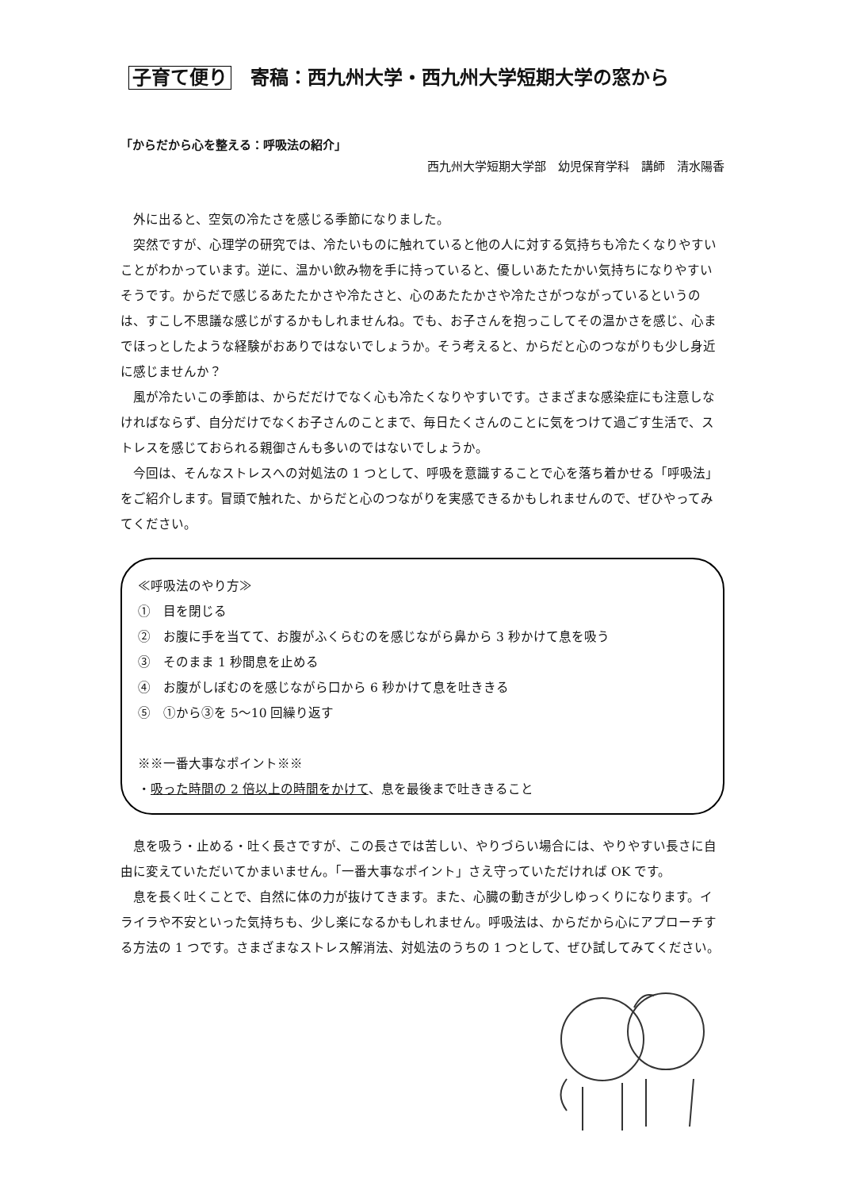子育て便り　寄稿：西九州大学・西九州大学短期大学の窓から
「からだから心を整える：呼吸法の紹介」
西九州大学短期大学部　幼児保育学科　講師　清水陽香
外に出ると、空気の冷たさを感じる季節になりました。
突然ですが、心理学の研究では、冷たいものに触れていると他の人に対する気持ちも冷たくなりやすいことがわかっています。逆に、温かい飲み物を手に持っていると、優しいあたたかい気持ちになりやすいそうです。からだで感じるあたたかさや冷たさと、心のあたたかさや冷たさがつながっているというのは、すこし不思議な感じがするかもしれませんね。でも、お子さんを抱っこしてその温かさを感じ、心までほっとしたような経験がおありではないでしょうか。そう考えると、からだと心のつながりも少し身近に感じませんか？
風が冷たいこの季節は、からだだけでなく心も冷たくなりやすいです。さまざまな感染症にも注意しなければならず、自分だけでなくお子さんのことまで、毎日たくさんのことに気をつけて過ごす生活で、ストレスを感じておられる親御さんも多いのではないでしょうか。
今回は、そんなストレスへの対処法の 1 つとして、呼吸を意識することで心を落ち着かせる「呼吸法」をご紹介します。冒頭で触れた、からだと心のつながりを実感できるかもしれませんので、ぜひやってみてください。
≪呼吸法のやり方≫
①　目を閉じる
②　お腹に手を当てて、お腹がふくらむのを感じながら鼻から 3 秒かけて息を吸う
③　そのまま 1 秒間息を止める
④　お腹がしぼむのを感じながら口から 6 秒かけて息を吐ききる
⑤　①から③を 5〜10 回繰り返す
※※一番大事なポイント※※
・吸った時間の 2 倍以上の時間をかけて、息を最後まで吐ききること
息を吸う・止める・吐く長さですが、この長さでは苦しい、やりづらい場合には、やりやすい長さに自由に変えていただいてかまいません。「一番大事なポイント」さえ守っていただければ OK です。
息を長く吐くことで、自然に体の力が抜けてきます。また、心臓の動きが少しゆっくりになります。イライラや不安といった気持ちも、少し楽になるかもしれません。呼吸法は、からだから心にアプローチする方法の 1 つです。さまざまなストレス解消法、対処法のうちの 1 つとして、ぜひ試してみてください。